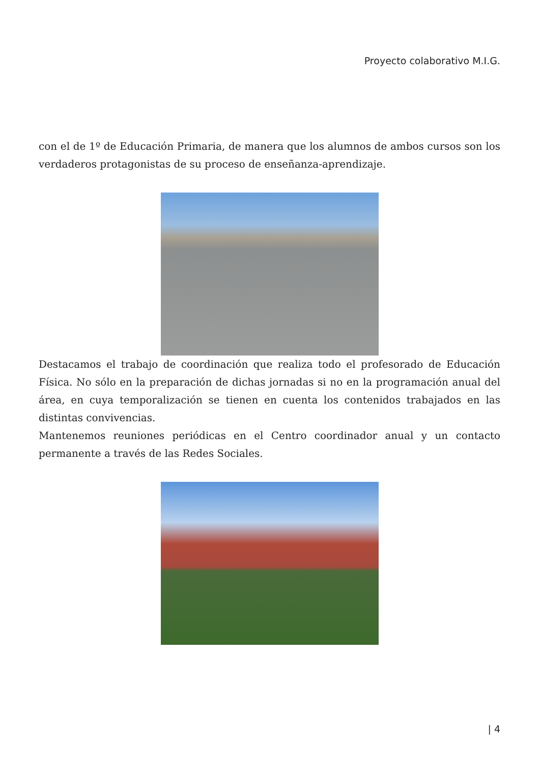Proyecto colaborativo M.I.G.
con el de 1º de Educación Primaria, de manera que los alumnos de ambos cursos son los verdaderos protagonistas de su proceso de enseñanza-aprendizaje.
Destacamos el trabajo de coordinación que realiza todo el profesorado de Educación Física. No sólo en la preparación de dichas jornadas si no en la programación anual del área, en cuya temporalización se tienen en cuenta los contenidos trabajados en las distintas convivencias.
Mantenemos reuniones periódicas en el Centro coordinador anual y un contacto permanente a través de las Redes Sociales.
| 4